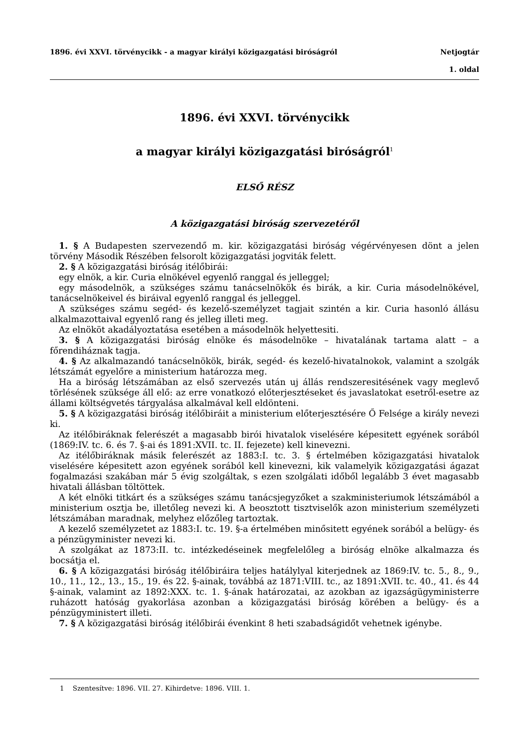1896. évi XXVI. törvénycikk - a magyar királyi közigazgatási biróságról Netjogtár
1. oldal
1896. évi XXVI. törvénycikk
a magyar királyi közigazgatási biróságról<sup>1</sup>
ELSŐ RÉSZ
A közigazgatási biróság szervezetéről
1. § A Budapesten szervezendő m. kir. közigazgatási biróság végérvényesen dönt a jelen törvény Második Részében felsorolt közigazgatási jogviták felett.
2. § A közigazgatási biróság itélőbirái:
egy elnök, a kir. Curia elnökével egyenlő ranggal és jelleggel;
egy másodelnök, a szükséges számu tanácselnökök és birák, a kir. Curia másodelnökével, tanácselnökeivel és biráival egyenlő ranggal és jelleggel.
A szükséges számu segéd- és kezelő-személyzet tagjait szintén a kir. Curia hasonló állásu alkalmazottaival egyenlő rang és jelleg illeti meg.
Az elnököt akadályoztatása esetében a másodelnök helyettesiti.
3. § A közigazgatási biróság elnöke és másodelnöke – hivatalának tartama alatt – a főrendiháznak tagja.
4. § Az alkalmazandó tanácselnökök, birák, segéd- és kezelő-hivatalnokok, valamint a szolgák létszámát egyelőre a ministerium határozza meg.
Ha a biróság létszámában az első szervezés után uj állás rendszeresitésének vagy meglevő törlésének szüksége áll elő: az erre vonatkozó előterjesztéseket és javaslatokat esetről-esetre az állami költségvetés tárgyalása alkalmával kell eldönteni.
5. § A közigazgatási biróság itélőbiráit a ministerium előterjesztésére Ő Felsége a király nevezi ki.
Az itélőbiráknak felerészét a magasabb birói hivatalok viselésére képesitett egyének sorából (1869:IV. tc. 6. és 7. §-ai és 1891:XVII. tc. II. fejezete) kell kinevezni.
Az itélőbiráknak másik felerészét az 1883:I. tc. 3. § értelmében közigazgatási hivatalok viselésére képesitett azon egyének sorából kell kinevezni, kik valamelyik közigazgatási ágazat fogalmazási szakában már 5 évig szolgáltak, s ezen szolgálati időből legalább 3 évet magasabb hivatali állásban töltöttek.
A két elnöki titkárt és a szükséges számu tanácsjegyzőket a szakministeriumok létszámából a ministerium osztja be, illetőleg nevezi ki. A beosztott tisztviselők azon ministerium személyzeti létszámában maradnak, melyhez előzőleg tartoztak.
A kezelő személyzetet az 1883:I. tc. 19. §-a értelmében minősitett egyének sorából a belügy- és a pénzügyminister nevezi ki.
A szolgákat az 1873:II. tc. intézkedéseinek megfelelőleg a biróság elnöke alkalmazza és bocsátja el.
6. § A közigazgatási biróság itélőbiráira teljes hatálylyal kiterjednek az 1869:IV. tc. 5., 8., 9., 10., 11., 12., 13., 15., 19. és 22. §-ainak, továbbá az 1871:VIII. tc., az 1891:XVII. tc. 40., 41. és 44 §-ainak, valamint az 1892:XXX. tc. 1. §-ának határozatai, az azokban az igazságügyministerre ruházott hatóság gyakorlása azonban a közigazgatási biróság körében a belügy- és a pénzügyministert illeti.
7. § A közigazgatási biróság itélőbirái évenkint 8 heti szabadságidőt vehetnek igénybe.
1 Szentesítve: 1896. VII. 27. Kihirdetve: 1896. VIII. 1.